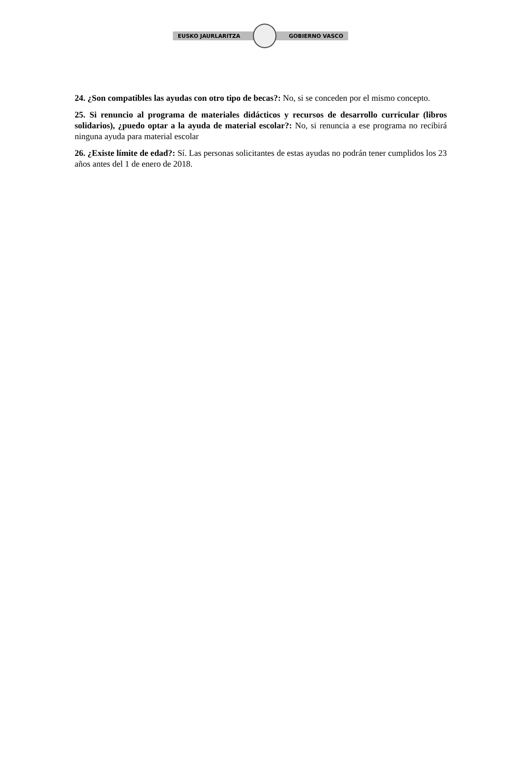EUSKO JAURLARITZA GOBIERNO VASCO
24. ¿Son compatibles las ayudas con otro tipo de becas?: No, si se conceden por el mismo concepto.
25. Si renuncio al programa de materiales didácticos y recursos de desarrollo curricular (libros solidarios), ¿puedo optar a la ayuda de material escolar?: No, si renuncia a ese programa no recibirá ninguna ayuda para material escolar
26. ¿Existe límite de edad?: Sí. Las personas solicitantes de estas ayudas no podrán tener cumplidos los 23 años antes del 1 de enero de 2018.